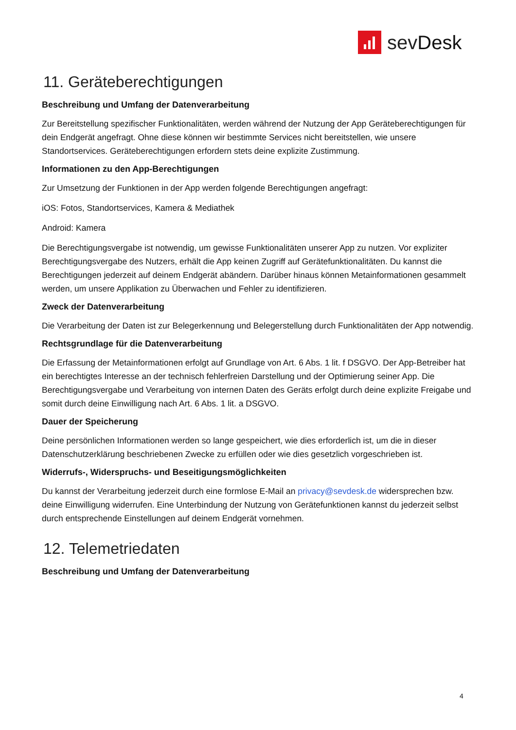sevDesk
11. Geräteberechtigungen
Beschreibung und Umfang der Datenverarbeitung
Zur Bereitstellung spezifischer Funktionalitäten, werden während der Nutzung der App Geräteberechtigungen für dein Endgerät angefragt. Ohne diese können wir bestimmte Services nicht bereitstellen, wie unsere Standortservices. Geräteberechtigungen erfordern stets deine explizite Zustimmung.
Informationen zu den App-Berechtigungen
Zur Umsetzung der Funktionen in der App werden folgende Berechtigungen angefragt:
iOS: Fotos, Standortservices, Kamera & Mediathek
Android: Kamera
Die Berechtigungsvergabe ist notwendig, um gewisse Funktionalitäten unserer App zu nutzen. Vor expliziter Berechtigungsvergabe des Nutzers, erhält die App keinen Zugriff auf Gerätefunktionalitäten. Du kannst die Berechtigungen jederzeit auf deinem Endgerät abändern. Darüber hinaus können Metainformationen gesammelt werden, um unsere Applikation zu Überwachen und Fehler zu identifizieren.
Zweck der Datenverarbeitung
Die Verarbeitung der Daten ist zur Belegerkennung und Belegerstellung durch Funktionalitäten der App notwendig.
Rechtsgrundlage für die Datenverarbeitung
Die Erfassung der Metainformationen erfolgt auf Grundlage von Art. 6 Abs. 1 lit. f DSGVO. Der App-Betreiber hat ein berechtigtes Interesse an der technisch fehlerfreien Darstellung und der Optimierung seiner App. Die Berechtigungsvergabe und Verarbeitung von internen Daten des Geräts erfolgt durch deine explizite Freigabe und somit durch deine Einwilligung nach Art. 6 Abs. 1 lit. a DSGVO.
Dauer der Speicherung
Deine persönlichen Informationen werden so lange gespeichert, wie dies erforderlich ist, um die in dieser Datenschutzerklärung beschriebenen Zwecke zu erfüllen oder wie dies gesetzlich vorgeschrieben ist.
Widerrufs-, Widerspruchs- und Beseitigungsmöglichkeiten
Du kannst der Verarbeitung jederzeit durch eine formlose E-Mail an privacy@sevdesk.de widersprechen bzw. deine Einwilligung widerrufen. Eine Unterbindung der Nutzung von Gerätefunktionen kannst du jederzeit selbst durch entsprechende Einstellungen auf deinem Endgerät vornehmen.
12. Telemetriedaten
Beschreibung und Umfang der Datenverarbeitung
4